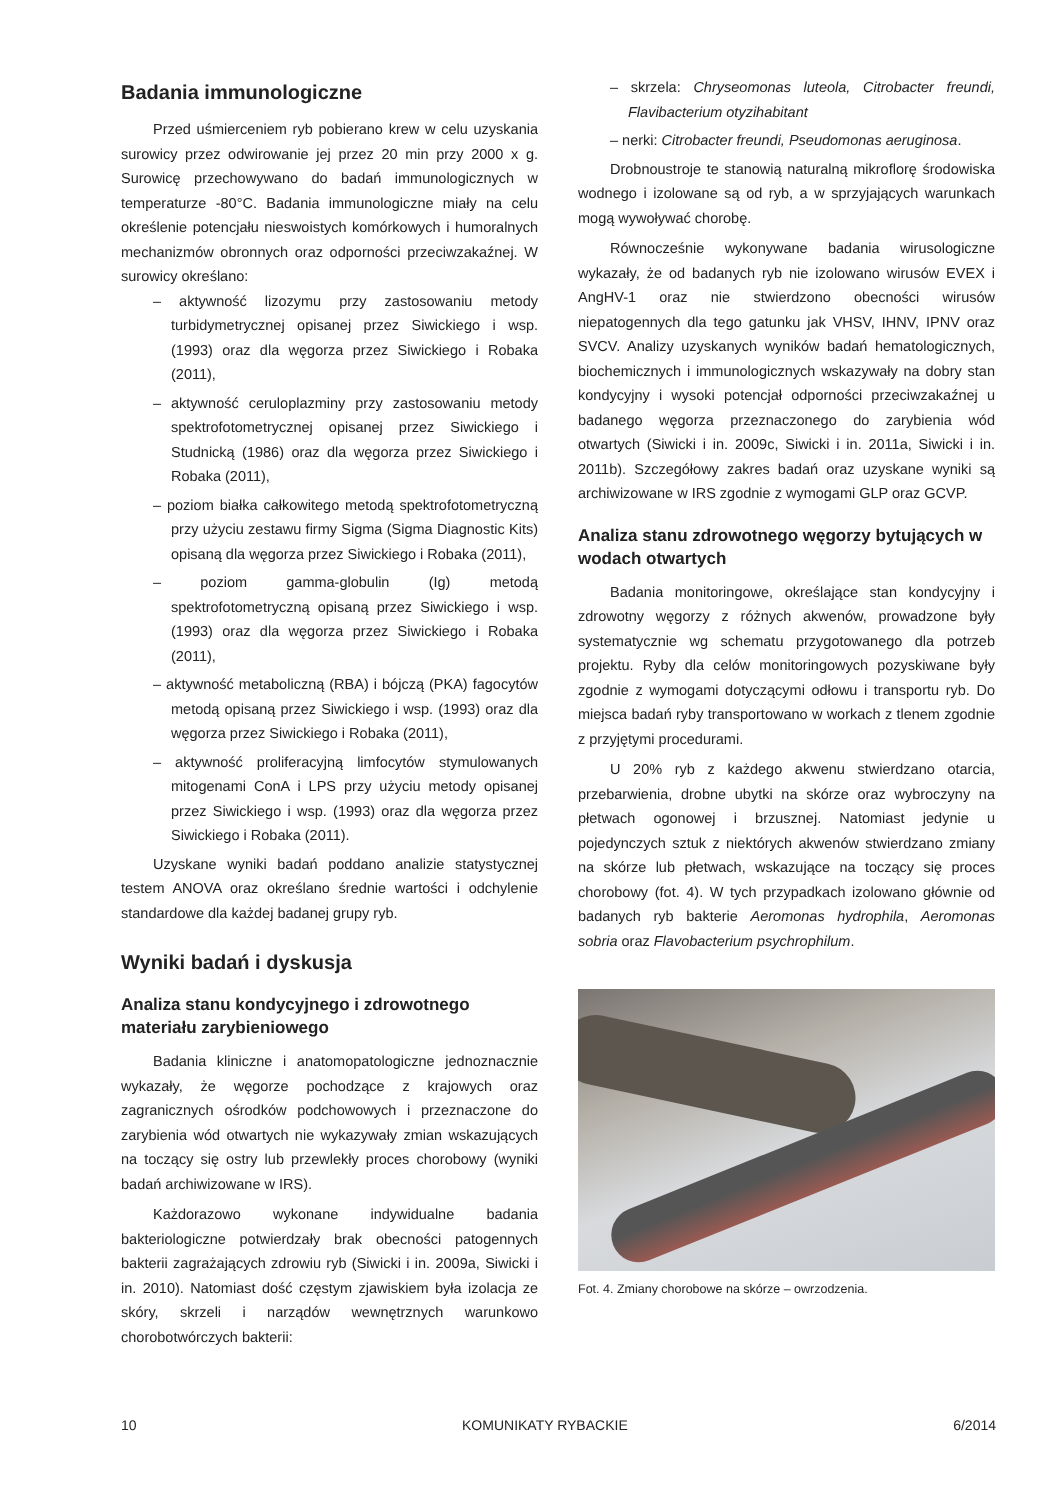Badania immunologiczne
Przed uśmierceniem ryb pobierano krew w celu uzyskania surowicy przez odwirowanie jej przez 20 min przy 2000 x g. Surowicę przechowywano do badań immunologicznych w temperaturze -80°C. Badania immunologiczne miały na celu określenie potencjału nieswoistych komórkowych i humoralnych mechanizmów obronnych oraz odporności przeciwzakaźnej. W surowicy określano:
– aktywność lizozymu przy zastosowaniu metody turbidymetrycznej opisanej przez Siwickiego i wsp. (1993) oraz dla węgorza przez Siwickiego i Robaka (2011),
– aktywność ceruloplazminy przy zastosowaniu metody spektrofotometrycznej opisanej przez Siwickiego i Studnicką (1986) oraz dla węgorza przez Siwickiego i Robaka (2011),
– poziom białka całkowitego metodą spektrofotometryczną przy użyciu zestawu firmy Sigma (Sigma Diagnostic Kits) opisaną dla węgorza przez Siwickiego i Robaka (2011),
– poziom gamma-globulin (Ig) metodą spektrofotometryczną opisaną przez Siwickiego i wsp. (1993) oraz dla węgorza przez Siwickiego i Robaka (2011),
– aktywność metaboliczną (RBA) i bójczą (PKA) fagocytów metodą opisaną przez Siwickiego i wsp. (1993) oraz dla węgorza przez Siwickiego i Robaka (2011),
– aktywność proliferacyjną limfocytów stymulowanych mitogenami ConA i LPS przy użyciu metody opisanej przez Siwickiego i wsp. (1993) oraz dla węgorza przez Siwickiego i Robaka (2011).
Uzyskane wyniki badań poddano analizie statystycznej testem ANOVA oraz określano średnie wartości i odchylenie standardowe dla każdej badanej grupy ryb.
Wyniki badań i dyskusja
Analiza stanu kondycyjnego i zdrowotnego materiału zarybieniowego
Badania kliniczne i anatomopatologiczne jednoznacznie wykazały, że węgorze pochodzące z krajowych oraz zagranicznych ośrodków podchowowych i przeznaczone do zarybienia wód otwartych nie wykazywały zmian wskazujących na toczący się ostry lub przewlekły proces chorobowy (wyniki badań archiwizowane w IRS).
Każdorazowo wykonane indywidualne badania bakteriologiczne potwierdzały brak obecności patogennych bakterii zagrażających zdrowiu ryb (Siwicki i in. 2009a, Siwicki i in. 2010). Natomiast dość częstym zjawiskiem była izolacja ze skóry, skrzeli i narządów wewnętrznych warunkowo chorobotwórczych bakterii:
– skrzela: Chryseomonas luteola, Citrobacter freundi, Flavibacterium otyzihabitant
– nerki: Citrobacter freundi, Pseudomonas aeruginosa.
Drobnoustroje te stanowią naturalną mikroflorę środowiska wodnego i izolowane są od ryb, a w sprzyjających warunkach mogą wywoływać chorobę.
Równocześnie wykonywane badania wirusologiczne wykazały, że od badanych ryb nie izolowano wirusów EVEX i AngHV-1 oraz nie stwierdzono obecności wirusów niepatogennych dla tego gatunku jak VHSV, IHNV, IPNV oraz SVCV. Analizy uzyskanych wyników badań hematologicznych, biochemicznych i immunologicznych wskazywały na dobry stan kondycyjny i wysoki potencjał odporności przeciwzakaźnej u badanego węgorza przeznaczonego do zarybienia wód otwartych (Siwicki i in. 2009c, Siwicki i in. 2011a, Siwicki i in. 2011b). Szczegółowy zakres badań oraz uzyskane wyniki są archiwizowane w IRS zgodnie z wymogami GLP oraz GCVP.
Analiza stanu zdrowotnego węgorzy bytujących w wodach otwartych
Badania monitoringowe, określające stan kondycyjny i zdrowotny węgorzy z różnych akwenów, prowadzone były systematycznie wg schematu przygotowanego dla potrzeb projektu. Ryby dla celów monitoringowych pozyskiwane były zgodnie z wymogami dotyczącymi odłowu i transportu ryb. Do miejsca badań ryby transportowano w workach z tlenem zgodnie z przyjętymi procedurami.
U 20% ryb z każdego akwenu stwierdzano otarcia, przebarwienia, drobne ubytki na skórze oraz wybroczyny na płetwach ogonowej i brzusznej. Natomiast jedynie u pojedynczych sztuk z niektórych akwenów stwierdzano zmiany na skórze lub płetwach, wskazujące na toczący się proces chorobowy (fot. 4). W tych przypadkach izolowano głównie od badanych ryb bakterie Aeromonas hydrophila, Aeromonas sobria oraz Flavobacterium psychrophilum.
Fot. 4. Zmiany chorobowe na skórze – owrzodzenia.
10 KOMUNIKATY RYBACKIE 6/2014